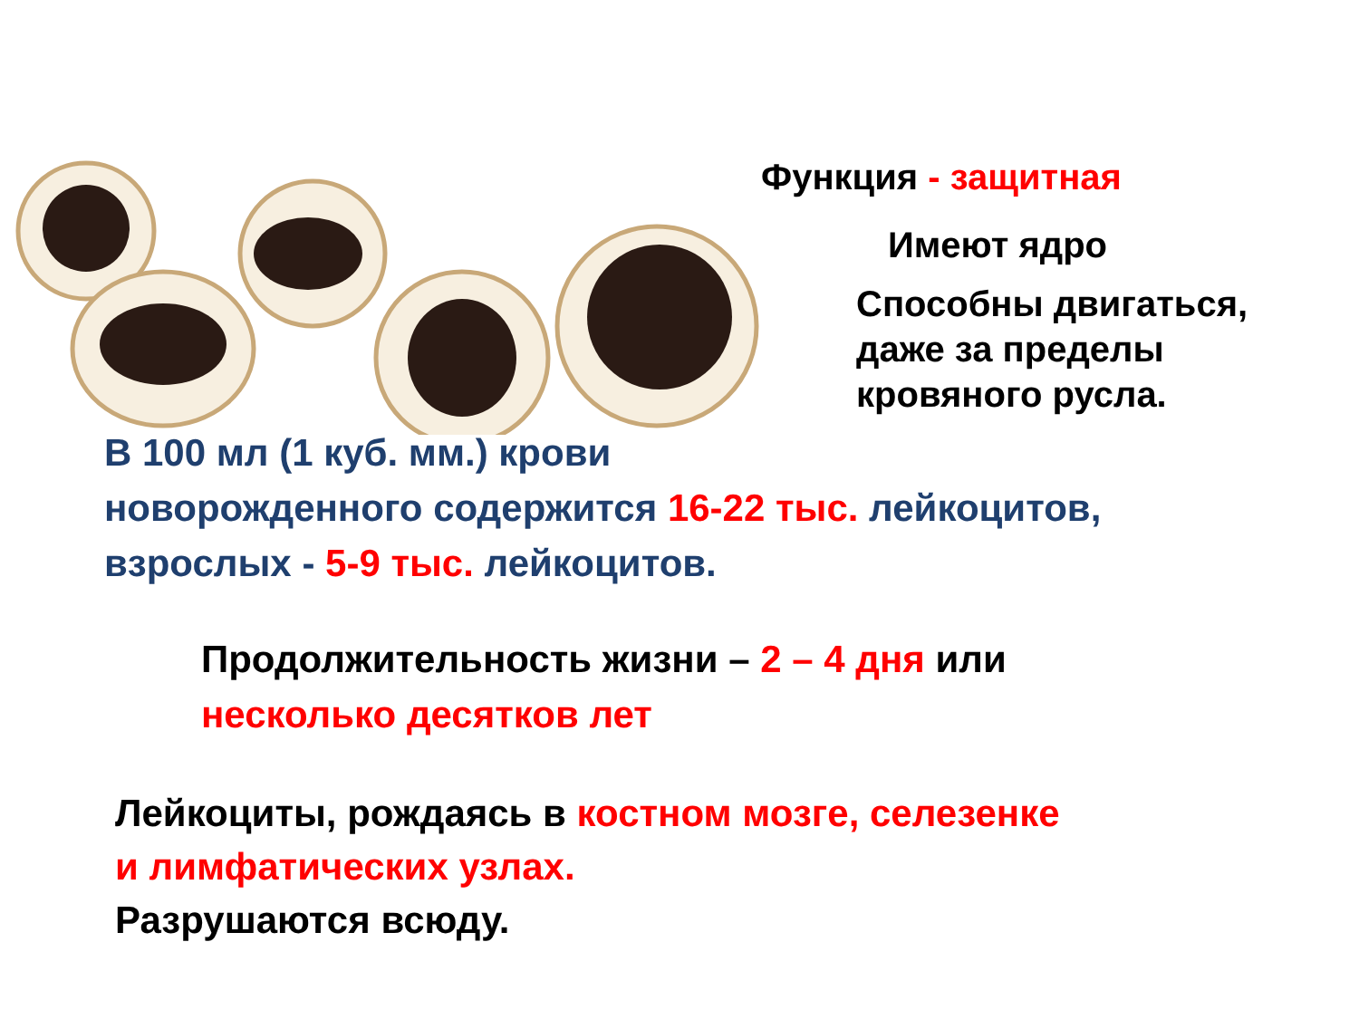Функция - защитная
Имеют ядро
Способны двигаться,
даже за пределы
кровяного русла.
В 100 мл (1 куб. мм.) крови
новорожденного содержится 16-22 тыс. лейкоцитов,
взрослых - 5-9 тыс. лейкоцитов.
Продолжительность жизни – 2 – 4 дня или
несколько десятков лет
Лейкоциты, рождаясь в костном мозге, селезенке
и лимфатических узлах.
Разрушаются всюду.